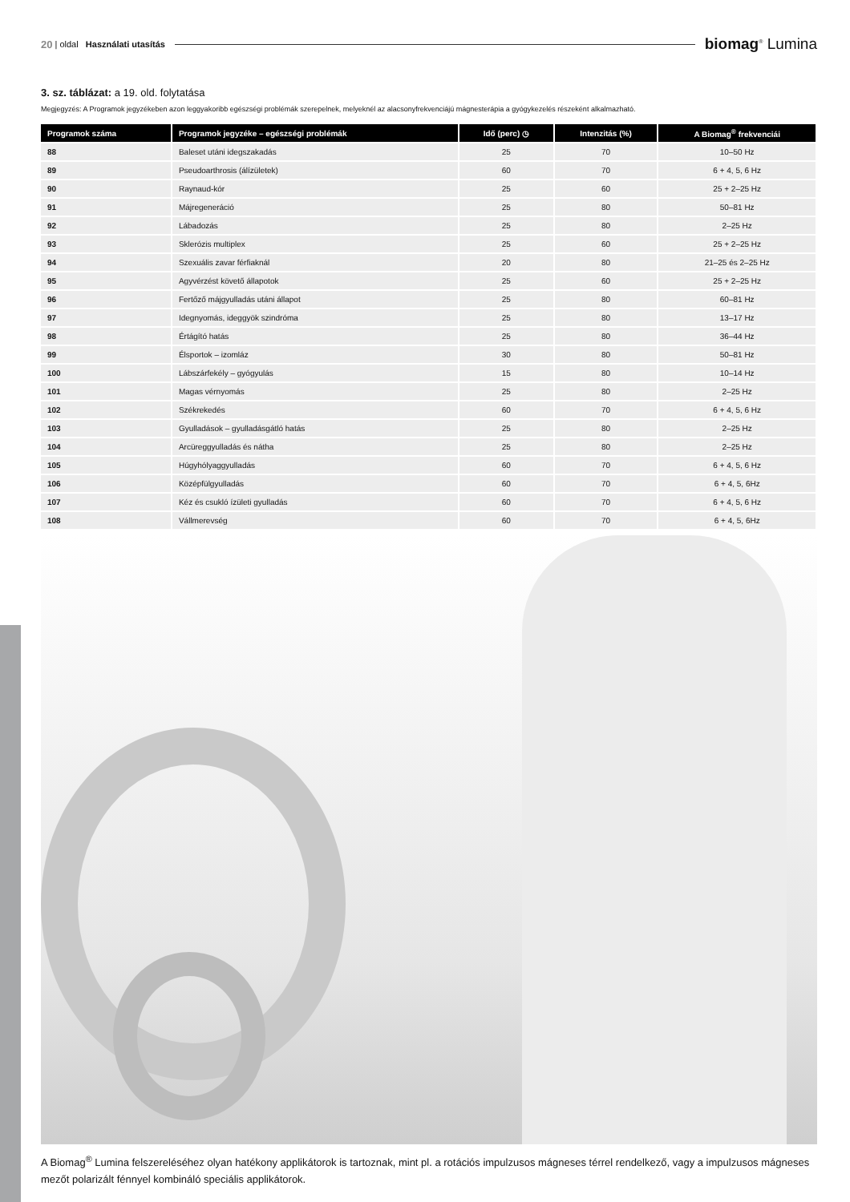20 | oldal Használati utasítás biomag<sup>®</sup> Lumina
3. sz. táblázat: a 19. old. folytatása
Megjegyzés: A Programok jegyzékeben azon leggyakoribb egészségi problémák szerepelnek, melyeknél az alacsonyfrekvenciájú mágnesterápia a gyógykezelés részeként alkalmazható.
| Programok száma | Programok jegyzéke – egészségi problémák | Idő (perc) ◷ | Intenzitás (%) | A Biomag<sup>®</sup> frekvenciái |
| --- | --- | --- | --- | --- |
| 88 | Baleset utáni idegszakadás | 25 | 70 | 10–50 Hz |
| 89 | Pseudoarthrosis (álízületek) | 60 | 70 | 6 + 4, 5, 6 Hz |
| 90 | Raynaud-kór | 25 | 60 | 25 + 2–25 Hz |
| 91 | Májregeneráció | 25 | 80 | 50–81 Hz |
| 92 | Lábadozás | 25 | 80 | 2–25 Hz |
| 93 | Sklerózis multiplex | 25 | 60 | 25 + 2–25 Hz |
| 94 | Szexuális zavar férfiaknál | 20 | 80 | 21–25 és 2–25 Hz |
| 95 | Agyvérzést követő állapotok | 25 | 60 | 25 + 2–25 Hz |
| 96 | Fertőző májgyulladás utáni állapot | 25 | 80 | 60–81 Hz |
| 97 | Idegnyomás, ideggyök szindróma | 25 | 80 | 13–17 Hz |
| 98 | Értágító hatás | 25 | 80 | 36–44 Hz |
| 99 | Élsportok – izomláz | 30 | 80 | 50–81 Hz |
| 100 | Lábszárfekély – gyógyulás | 15 | 80 | 10–14 Hz |
| 101 | Magas vérnyomás | 25 | 80 | 2–25 Hz |
| 102 | Székrekedés | 60 | 70 | 6 + 4, 5, 6 Hz |
| 103 | Gyulladások – gyulladásgátló hatás | 25 | 80 | 2–25 Hz |
| 104 | Arcüreggyulladás és nátha | 25 | 80 | 2–25 Hz |
| 105 | Húgyhólyaggyulladás | 60 | 70 | 6 + 4, 5, 6 Hz |
| 106 | Középfülgyulladás | 60 | 70 | 6 + 4, 5, 6Hz |
| 107 | Kéz és csukló ízületi gyulladás | 60 | 70 | 6 + 4, 5, 6 Hz |
| 108 | Vállmerevség | 60 | 70 | 6 + 4, 5, 6Hz |
A Biomag<sup>®</sup> Lumina felszereléséhez olyan hatékony applikátorok is tartoznak, mint pl. a rotációs impulzusos mágneses térrel rendelkező, vagy a impulzusos mágneses mezőt polarizált fénnyel kombináló speciális applikátorok.